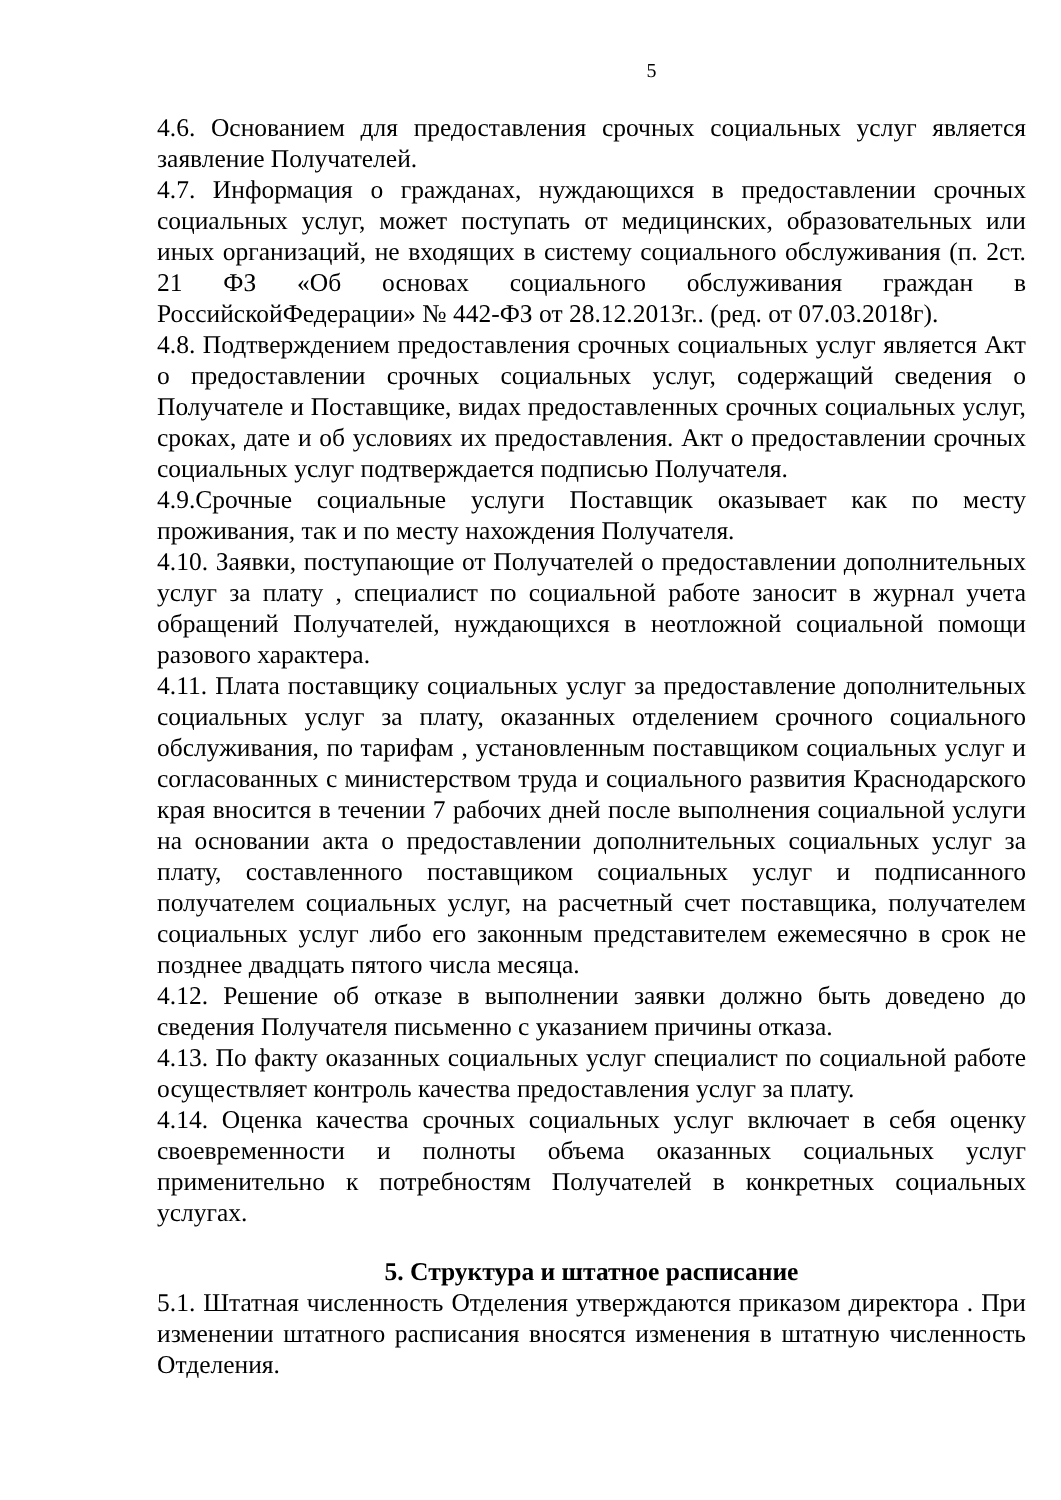5
4.6. Основанием для предоставления срочных социальных услуг является заявление Получателей.
4.7. Информация о гражданах, нуждающихся в предоставлении срочных социальных услуг, может поступать от медицинских, образовательных или иных организаций, не входящих в систему социального обслуживания (п. 2ст. 21 ФЗ «Об основах социального обслуживания граждан в РоссийскойФедерации» № 442-ФЗ от 28.12.2013г.. (ред. от 07.03.2018г).
4.8. Подтверждением предоставления срочных социальных услуг является Акт о предоставлении срочных социальных услуг, содержащий сведения о Получателе и Поставщике, видах предоставленных срочных социальных услуг, сроках, дате и об условиях их предоставления. Акт о предоставлении срочных социальных услуг подтверждается подписью Получателя.
4.9.Срочные социальные услуги Поставщик оказывает как по месту проживания, так и по месту нахождения Получателя.
4.10. Заявки, поступающие от Получателей о предоставлении дополнительных услуг за плату , специалист по социальной работе заносит в журнал учета обращений Получателей, нуждающихся в неотложной социальной помощи разового характера.
4.11. Плата поставщику социальных услуг за предоставление дополнительных социальных услуг за плату, оказанных отделением срочного социального обслуживания, по тарифам , установленным поставщиком социальных услуг и согласованных с министерством труда и социального развития Краснодарского края вносится в течении 7 рабочих дней после выполнения социальной услуги на основании акта о предоставлении дополнительных социальных услуг за плату, составленного поставщиком социальных услуг и подписанного получателем социальных услуг, на расчетный счет поставщика, получателем социальных услуг либо его законным представителем ежемесячно в срок не позднее двадцать пятого числа месяца.
4.12. Решение об отказе в выполнении заявки должно быть доведено до сведения Получателя письменно с указанием причины отказа.
4.13. По факту оказанных социальных услуг специалист по социальной работе осуществляет контроль качества предоставления услуг за плату.
4.14. Оценка качества срочных социальных услуг включает в себя оценку своевременности и полноты объема оказанных социальных услуг применительно к потребностям Получателей в конкретных социальных услугах.
5. Структура и штатное расписание
5.1. Штатная численность Отделения утверждаются приказом директора . При изменении штатного расписания вносятся изменения в штатную численность Отделения.